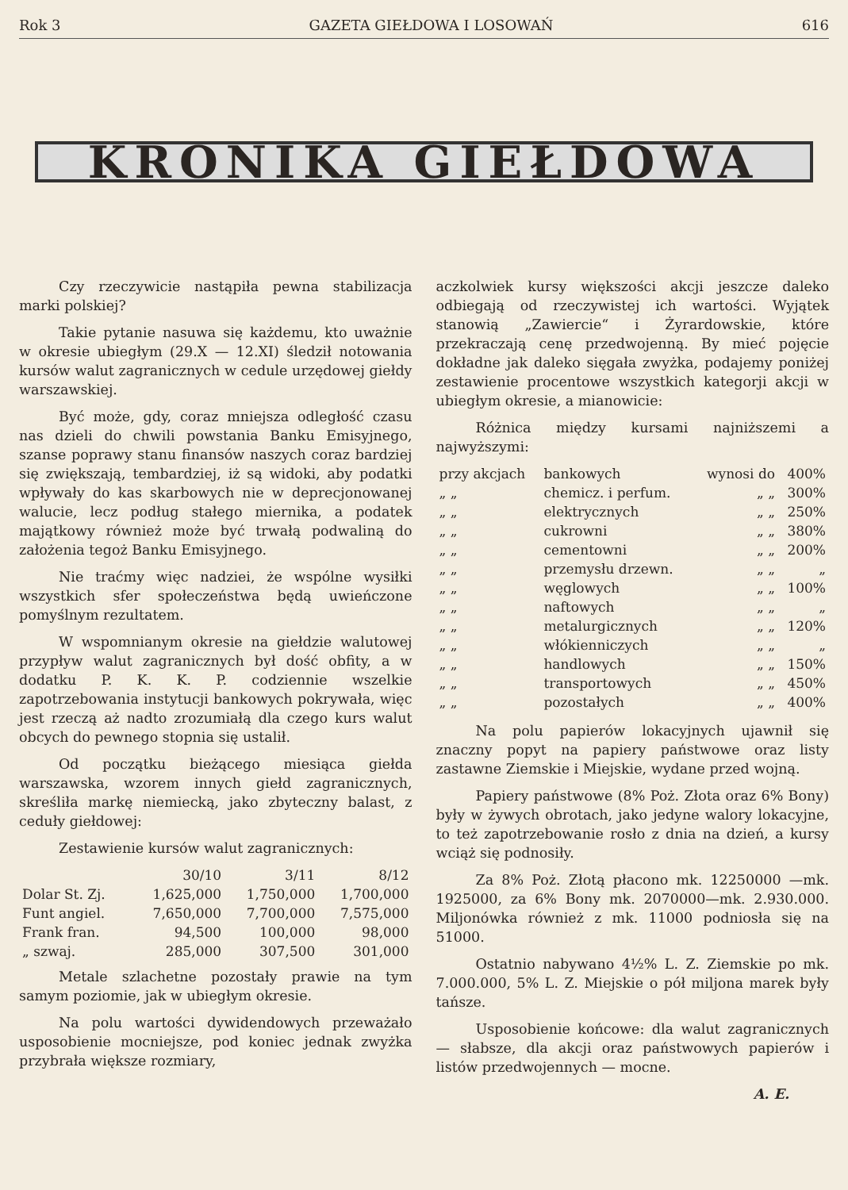Rok 3 GAZETA GIEŁDOWA I LOSOWAŃ 616
KRONIKA GIEŁDOWA
Czy rzeczywicie nastąpiła pewna stabilizacja marki polskiej?
Takie pytanie nasuwa się każdemu, kto uważnie w okresie ubiegłym (29.X — 12.XI) śledził notowania kursów walut zagranicznych w cedule urzędowej giełdy warszawskiej.
Być może, gdy, coraz mniejsza odległość czasu nas dzieli do chwili powstania Banku Emisyjnego, szanse poprawy stanu finansów naszych coraz bardziej się zwiększają, tembardziej, iż są widoki, aby podatki wpływały do kas skarbowych nie w deprecjonowanej walucie, lecz podług stałego miernika, a podatek majątkowy również może być trwałą podwaliną do założenia tegoż Banku Emisyjnego.
Nie traćmy więc nadziei, że wspólne wysiłki wszystkich sfer społeczeństwa będą uwieńczone pomyślnym rezultatem.
W wspomnianym okresie na giełdzie walutowej przypływ walut zagranicznych był dość obfity, a w dodatku P. K. K. P. codziennie wszelkie zapotrzebowania instytucji bankowych pokrywała, więc jest rzeczą aż nadto zrozumiałą dla czego kurs walut obcych do pewnego stopnia się ustalił.
Od początku bieżącego miesiąca giełda warszawska, wzorem innych giełd zagranicznych, skreśliła markę niemiecką, jako zbyteczny balast, z ceduły giełdowej:
Zestawienie kursów walut zagranicznych:
| | 30/10 | 3/11 | 8/12 |
| --- | --- | --- | --- |
| Dolar St. Zj. | 1,625,000 | 1,750,000 | 1,700,000 |
| Funt angiel. | 7,650,000 | 7,700,000 | 7,575,000 |
| Frank fran. | 94,500 | 100,000 | 98,000 |
| „ szwaj. | 285,000 | 307,500 | 301,000 |
Metale szlachetne pozostały prawie na tym samym poziomie, jak w ubiegłym okresie.
Na polu wartości dywidendowych przeważało usposobienie mocniejsze, pod koniec jednak zwyżka przybrała większe rozmiary,
aczkolwiek kursy większości akcji jeszcze daleko odbiegają od rzeczywistej ich wartości. Wyjątek stanowią „Zawiercie“ i Żyrardowskie, które przekraczają cenę przedwojenną. By mieć pojęcie dokładne jak daleko sięgała zwyżka, podajemy poniżej zestawienie procentowe wszystkich kategorji akcji w ubiegłym okresie, a mianowicie:
Różnica między kursami najniższemi a najwyższymi:
| przy akcjach | bankowych | wynosi do | 400% |
| „ „ | chemicz. i perfum. | „ „ | 300% |
| „ „ | elektrycznych | „ „ | 250% |
| „ „ | cukrowni | „ „ | 380% |
| „ „ | cementowni | „ „ | 200% |
| „ „ | przemysłu drzewn. | „ „ | „ |
| „ „ | węglowych | „ „ | 100% |
| „ „ | naftowych | „ „ | „ |
| „ „ | metalurgicznych | „ „ | 120% |
| „ „ | włókienniczych | „ „ | „ |
| „ „ | handlowych | „ „ | 150% |
| „ „ | transportowych | „ „ | 450% |
| „ „ | pozostałych | „ „ | 400% |
Na polu papierów lokacyjnych ujawnił się znaczny popyt na papiery państwowe oraz listy zastawne Ziemskie i Miejskie, wydane przed wojną.
Papiery państwowe (8% Poż. Złota oraz 6% Bony) były w żywych obrotach, jako jedyne walory lokacyjne, to też zapotrzebowanie rosło z dnia na dzień, a kursy wciąż się podnosiły.
Za 8% Poż. Złotą płacono mk. 12250000 —mk. 1925000, za 6% Bony mk. 2070000—mk. 2.930.000. Miljonówka również z mk. 11000 podniosła się na 51000.
Ostatnio nabywano 4½% L. Z. Ziemskie po mk. 7.000.000, 5% L. Z. Miejskie o pół miljona marek były tańsze.
Usposobienie końcowe: dla walut zagranicznych — słabsze, dla akcji oraz państwowych papierów i listów przedwojennych — mocne.
A. E.